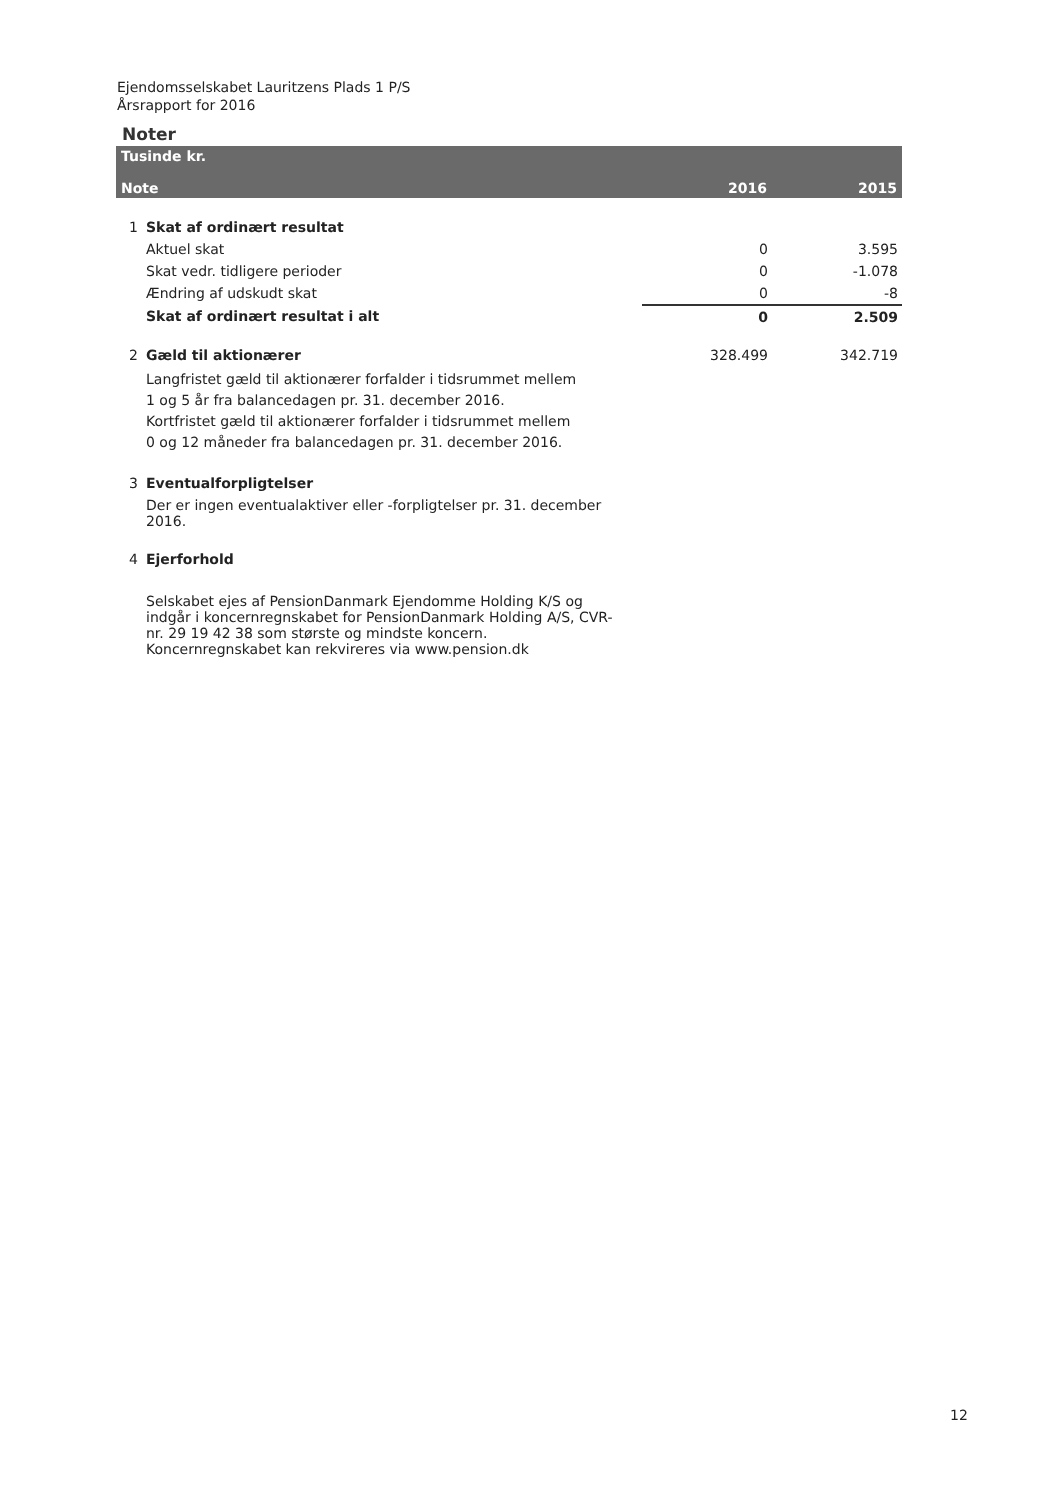Ejendomsselskabet Lauritzens Plads 1 P/S
Årsrapport for 2016
Noter
| Tusinde kr. | | | |
| Note | | 2016 | 2015 |
| 1 | Skat af ordinært resultat | | |
| | Aktuel skat | 0 | 3.595 |
| | Skat vedr. tidligere perioder | 0 | -1.078 |
| | Ændring af udskudt skat | 0 | -8 |
| | Skat af ordinært resultat i alt | 0 | 2.509 |
| 2 | Gæld til aktionærer | 328.499 | 342.719 |
| | Langfristet gæld til aktionærer forfalder i tidsrummet mellem 1 og 5 år fra balancedagen pr. 31. december 2016. Kortfristet gæld til aktionærer forfalder i tidsrummet mellem 0 og 12 måneder fra balancedagen pr. 31. december 2016. | | |
| 3 | Eventualforpligtelser | | |
| | Der er ingen eventualaktiver eller -forpligtelser pr. 31. december 2016. | | |
| 4 | Ejerforhold | | |
| | Selskabet ejes af PensionDanmark Ejendomme Holding K/S og indgår i koncernregnskabet for PensionDanmark Holding A/S, CVR- nr. 29 19 42 38 som største og mindste koncern. Koncernregnskabet kan rekvireres via www.pension.dk | | |
12